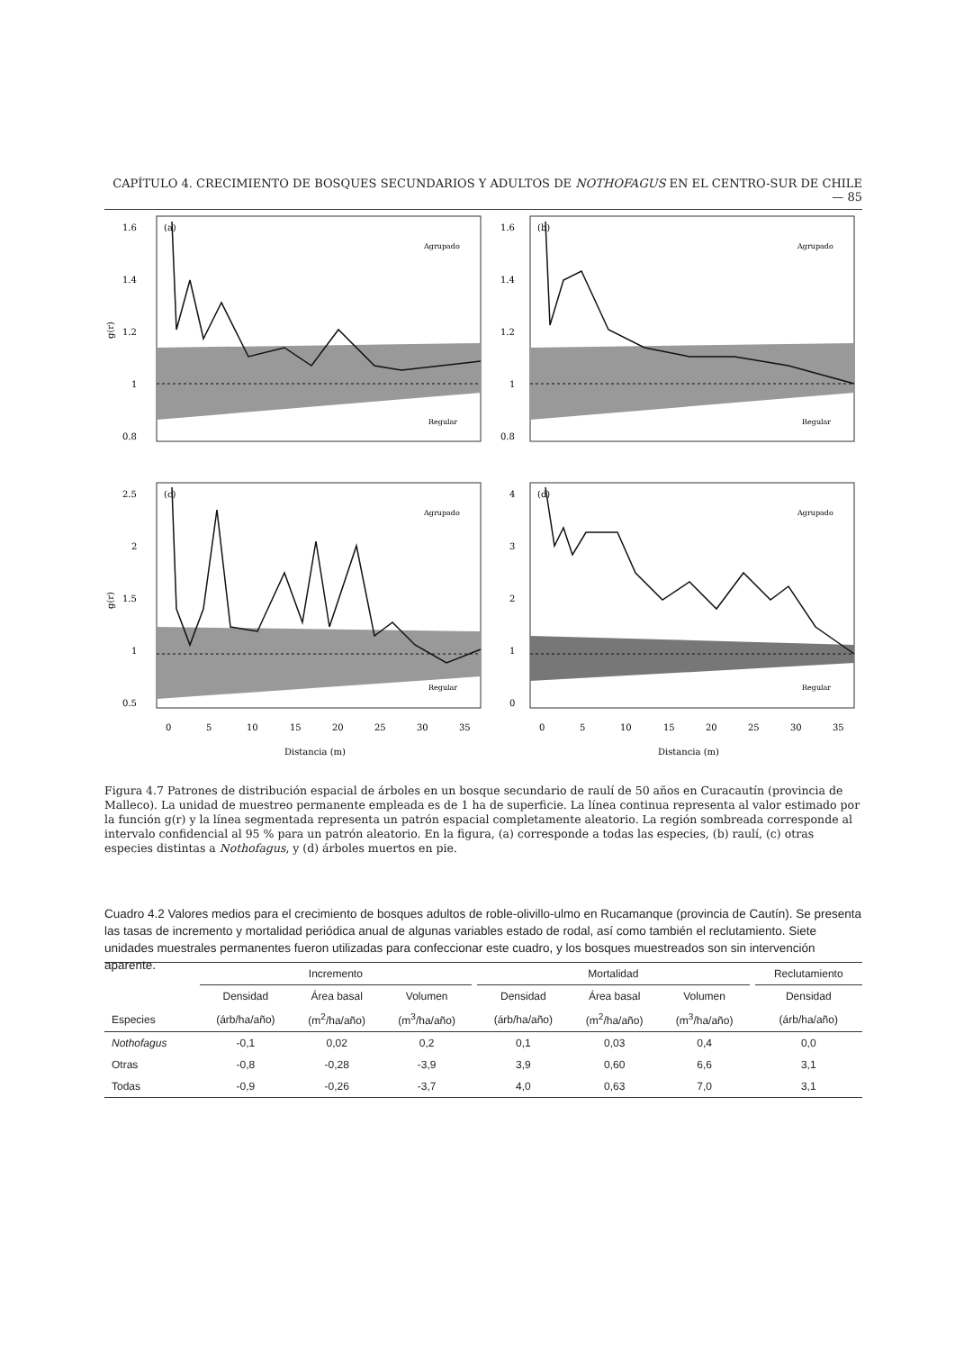CAPÍTULO 4. CRECIMIENTO DE BOSQUES SECUNDARIOS Y ADULTOS DE NOTHOFAGUS EN EL CENTRO-SUR DE CHILE — 85
(a)
Agrupado
Regular
1.6
1.4
1.2
1
0.8
g(r)
(b)
Agrupado
Regular
1.6
1.4
1.2
1
0.8
(c)
Agrupado
Regular
2.5
2
1.5
1
0.5
g(r)
(d)
Agrupado
Regular
4
3
2
1
0
0
5
10
15
20
25
30
35
0
5
10
15
20
25
30
35
Distancia (m)
Distancia (m)
Figura 4.7 Patrones de distribución espacial de árboles en un bosque secundario de raulí de 50 años en Curacautín (provincia de Malleco). La unidad de muestreo permanente empleada es de 1 ha de superficie. La línea continua representa al valor estimado por la función g(r) y la línea segmentada representa un patrón espacial completamente aleatorio. La región sombreada corresponde al intervalo confidencial al 95 % para un patrón aleatorio. En la figura, (a) corresponde a todas las especies, (b) raulí, (c) otras especies distintas a Nothofagus, y (d) árboles muertos en pie.
Cuadro 4.2 Valores medios para el crecimiento de bosques adultos de roble-olivillo-ulmo en Rucamanque (provincia de Cautín). Se presenta las tasas de incremento y mortalidad periódica anual de algunas variables estado de rodal, así como también el reclutamiento. Siete unidades muestrales permanentes fueron utilizadas para confeccionar este cuadro, y los bosques muestreados son sin intervención aparente.
| | Incremento | | | | Mortalidad | | | | Reclutamiento |
| --- | --- | --- | --- | --- | --- | --- | --- | --- | --- |
| | Densidad | Área basal | Volumen | | Densidad | Área basal | Volumen | | Densidad |
| Especies | (árb/ha/año) | (m<sup>2</sup>/ha/año) | (m<sup>3</sup>/ha/año) | | (árb/ha/año) | (m<sup>2</sup>/ha/año) | (m<sup>3</sup>/ha/año) | | (árb/ha/año) |
| Nothofagus | -0,1 | 0,02 | 0,2 | | 0,1 | 0,03 | 0,4 | | 0,0 |
| Otras | -0,8 | -0,28 | -3,9 | | 3,9 | 0,60 | 6,6 | | 3,1 |
| Todas | -0,9 | -0,26 | -3,7 | | 4,0 | 0,63 | 7,0 | | 3,1 |